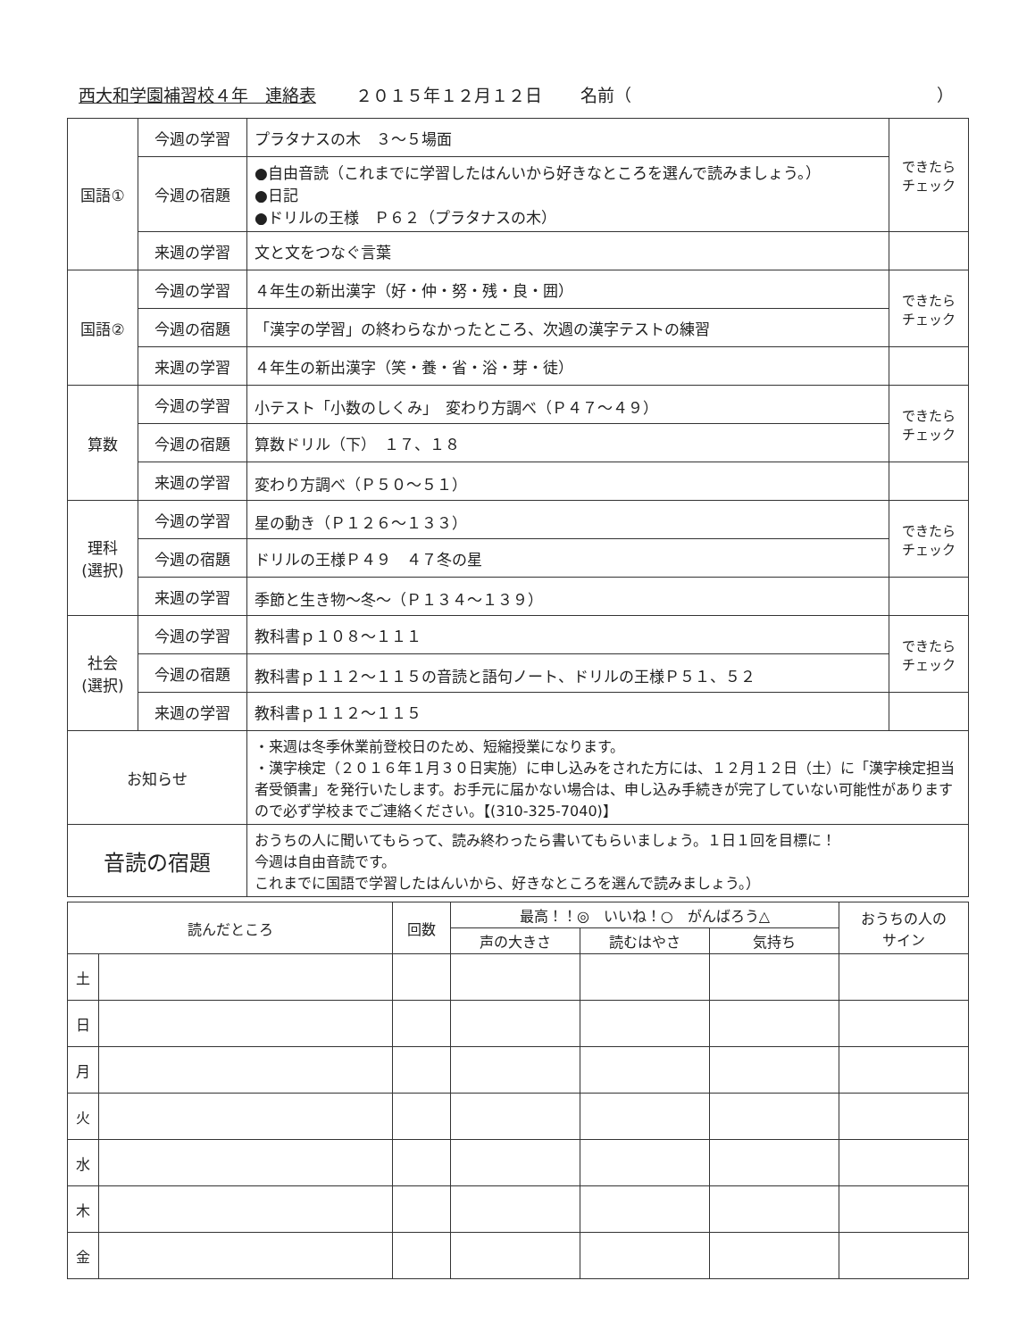西大和学園補習校４年　連絡表 ２０１５年１２月１２日 名前（　　　　　　　　　　　　　　　　　　）
| 国語① | 今週の学習 | プラタナスの木 ３～５場面 | できたら チェック |
| | 今週の宿題 | ●自由音読（これまでに学習したはんいから好きなところを選んで読みましょう。） ●日記 ●ドリルの王様 Ｐ６２（プラタナスの木） | |
| | 来週の学習 | 文と文をつなぐ言葉 | |
| 国語② | 今週の学習 | ４年生の新出漢字（好・仲・努・残・良・囲） | できたら チェック |
| | 今週の宿題 | 「漢字の学習」の終わらなかったところ、次週の漢字テストの練習 | |
| | 来週の学習 | ４年生の新出漢字（笑・養・省・浴・芽・徒） | |
| 算数 | 今週の学習 | 小テスト「小数のしくみ」 変わり方調べ（Ｐ４７～４９） | できたら チェック |
| | 今週の宿題 | 算数ドリル（下） １７、１８ | |
| | 来週の学習 | 変わり方調べ（Ｐ５０～５１） | |
| 理科 (選択) | 今週の学習 | 星の動き（Ｐ１２６～１３３） | できたら チェック |
| | 今週の宿題 | ドリルの王様Ｐ４９ ４７冬の星 | |
| | 来週の学習 | 季節と生き物～冬～（Ｐ１３４～１３９） | |
| 社会 (選択) | 今週の学習 | 教科書ｐ１０８～１１１ | できたら チェック |
| | 今週の宿題 | 教科書ｐ１１２～１１５の音読と語句ノート、ドリルの王様Ｐ５１、５２ | |
| | 来週の学習 | 教科書ｐ１１２～１１５ | |
| お知らせ | | ・来週は冬季休業前登校日のため、短縮授業になります。 ・漢字検定（２０１６年１月３０日実施）に申し込みをされた方には、１２月１２日（土）に「漢字検定担当者受領書」を発行いたします。お手元に届かない場合は、申し込み手続きが完了していない可能性がありますので必ず学校までご連絡ください。【(310-325-7040)】 | |
| 音読の宿題 | | おうちの人に聞いてもらって、読み終わったら書いてもらいましょう。１日１回を目標に！ 今週は自由音読です。 これまでに国語で学習したはんいから、好きなところを選んで読みましょう。） | |
| 読んだところ | | 回数 | 最高！！◎ いいね！○ がんばろう△ | | | おうちの人の サイン |
| --- | --- | --- | --- | --- | --- | --- |
| | | | 声の大きさ | 読むはやさ | 気持ち | |
| 土 | | | | | | |
| 日 | | | | | | |
| 月 | | | | | | |
| 火 | | | | | | |
| 水 | | | | | | |
| 木 | | | | | | |
| 金 | | | | | | |